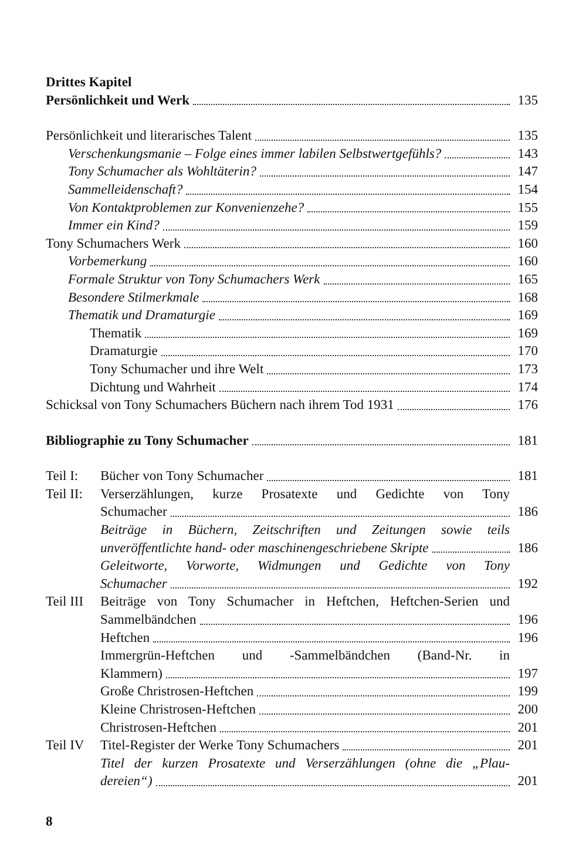Drittes Kapitel
Persönlichkeit und Werk 135
Persönlichkeit und literarisches Talent 135
Verschenkungsmanie – Folge eines immer labilen Selbstwertgefühls? 143
Tony Schumacher als Wohltäterin? 147
Sammelleidenschaft? 154
Von Kontaktproblemen zur Konvenienzehe? 155
Immer ein Kind? 159
Tony Schumachers Werk 160
Vorbemerkung 160
Formale Struktur von Tony Schumachers Werk 165
Besondere Stilmerkmale 168
Thematik und Dramaturgie 169
Thematik 169
Dramaturgie 170
Tony Schumacher und ihre Welt 173
Dichtung und Wahrheit 174
Schicksal von Tony Schumachers Büchern nach ihrem Tod 1931 176
Bibliographie zu Tony Schumacher 181
Teil I:
Bücher von Tony Schumacher 181
Teil II:
Verserzählungen, kurze Prosatexte und Gedichte von Tony
Schumacher 186
Beiträge in Büchern, Zeitschriften und Zeitungen sowie teils
unveröffentlichte hand- oder maschinengeschriebene Skripte 186
Geleitworte, Vorworte, Widmungen und Gedichte von Tony
Schumacher 192
Teil III
Beiträge von Tony Schumacher in Heftchen, Heftchen-Serien und
Sammelbändchen 196
Heftchen 196
Immergrün-Heftchen und -Sammelbändchen (Band-Nr. in
Klammern) 197
Große Christrosen-Heftchen 199
Kleine Christrosen-Heftchen 200
Christrosen-Heftchen 201
Teil IV
Titel-Register der Werke Tony Schumachers 201
Titel der kurzen Prosatexte und Verserzählungen (ohne die „Plau-
dereien“) 201
8